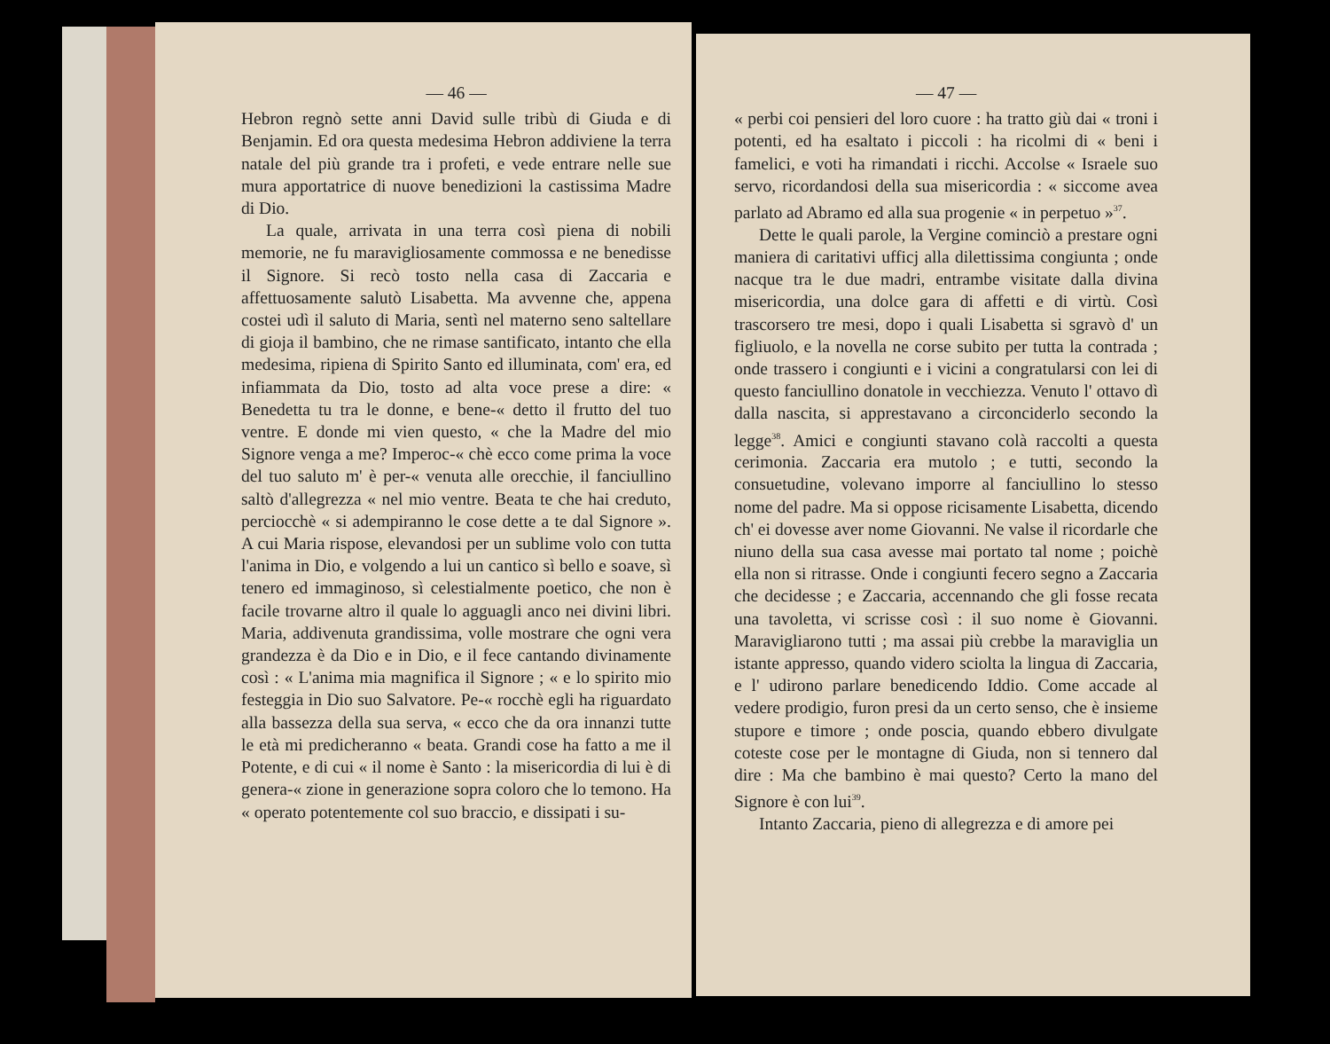— 46 —
Hebron regnò sette anni David sulle tribù di Giuda e di Benjamin. Ed ora questa medesima Hebron addiviene la terra natale del più grande tra i profeti, e vede entrare nelle sue mura apportatrice di nuove benedizioni la castissima Madre di Dio.
La quale, arrivata in una terra così piena di nobili memorie, ne fu maravigliosamente commossa e ne benedisse il Signore. Si recò tosto nella casa di Zaccaria e affettuosamente salutò Lisabetta. Ma avvenne che, appena costei udì il saluto di Maria, sentì nel materno seno saltellare di gioja il bambino, che ne rimase santificato, intanto che ella medesima, ripiena di Spirito Santo ed illuminata, com' era, ed infiammata da Dio, tosto ad alta voce prese a dire: « Benedetta tu tra le donne, e bene-« detto il frutto del tuo ventre. E donde mi vien questo, « che la Madre del mio Signore venga a me? Imperoc-« chè ecco come prima la voce del tuo saluto m' è per-« venuta alle orecchie, il fanciullino saltò d'allegrezza « nel mio ventre. Beata te che hai creduto, perciocchè « si adempiranno le cose dette a te dal Signore ». A cui Maria rispose, elevandosi per un sublime volo con tutta l'anima in Dio, e volgendo a lui un cantico sì bello e soave, sì tenero ed immaginoso, sì celestialmente poetico, che non è facile trovarne altro il quale lo agguagli anco nei divini libri. Maria, addivenuta grandissima, volle mostrare che ogni vera grandezza è da Dio e in Dio, e il fece cantando divinamente così : « L'anima mia magnifica il Signore ; « e lo spirito mio festeggia in Dio suo Salvatore. Pe-« rocchè egli ha riguardato alla bassezza della sua serva, « ecco che da ora innanzi tutte le età mi predicheranno « beata. Grandi cose ha fatto a me il Potente, e di cui « il nome è Santo : la misericordia di lui è di genera-« zione in generazione sopra coloro che lo temono. Ha « operato potentemente col suo braccio, e dissipati i su-
— 47 —
« perbi coi pensieri del loro cuore : ha tratto giù dai « troni i potenti, ed ha esaltato i piccoli : ha ricolmi di « beni i famelici, e voti ha rimandati i ricchi. Accolse « Israele suo servo, ricordandosi della sua misericordia : « siccome avea parlato ad Abramo ed alla sua progenie « in perpetuo »<sup>37</sup>.
Dette le quali parole, la Vergine cominciò a prestare ogni maniera di caritativi ufficj alla dilettissima congiunta ; onde nacque tra le due madri, entrambe visitate dalla divina misericordia, una dolce gara di affetti e di virtù. Così trascorsero tre mesi, dopo i quali Lisabetta si sgravò d' un figliuolo, e la novella ne corse subito per tutta la contrada ; onde trassero i congiunti e i vicini a congratularsi con lei di questo fanciullino donatole in vecchiezza. Venuto l' ottavo dì dalla nascita, si apprestavano a circonciderlo secondo la legge<sup>38</sup>. Amici e congiunti stavano colà raccolti a questa cerimonia. Zaccaria era mutolo ; e tutti, secondo la consuetudine, volevano imporre al fanciullino lo stesso nome del padre. Ma si oppose ricisamente Lisabetta, dicendo ch' ei dovesse aver nome Giovanni. Ne valse il ricordarle che niuno della sua casa avesse mai portato tal nome ; poichè ella non si ritrasse. Onde i congiunti fecero segno a Zaccaria che decidesse ; e Zaccaria, accennando che gli fosse recata una tavoletta, vi scrisse così : il suo nome è Giovanni. Maravigliarono tutti ; ma assai più crebbe la maraviglia un istante appresso, quando videro sciolta la lingua di Zaccaria, e l' udirono parlare benedicendo Iddio. Come accade al vedere prodigio, furon presi da un certo senso, che è insieme stupore e timore ; onde poscia, quando ebbero divulgate coteste cose per le montagne di Giuda, non si tennero dal dire : Ma che bambino è mai questo? Certo la mano del Signore è con lui<sup>39</sup>.
Intanto Zaccaria, pieno di allegrezza e di amore pei